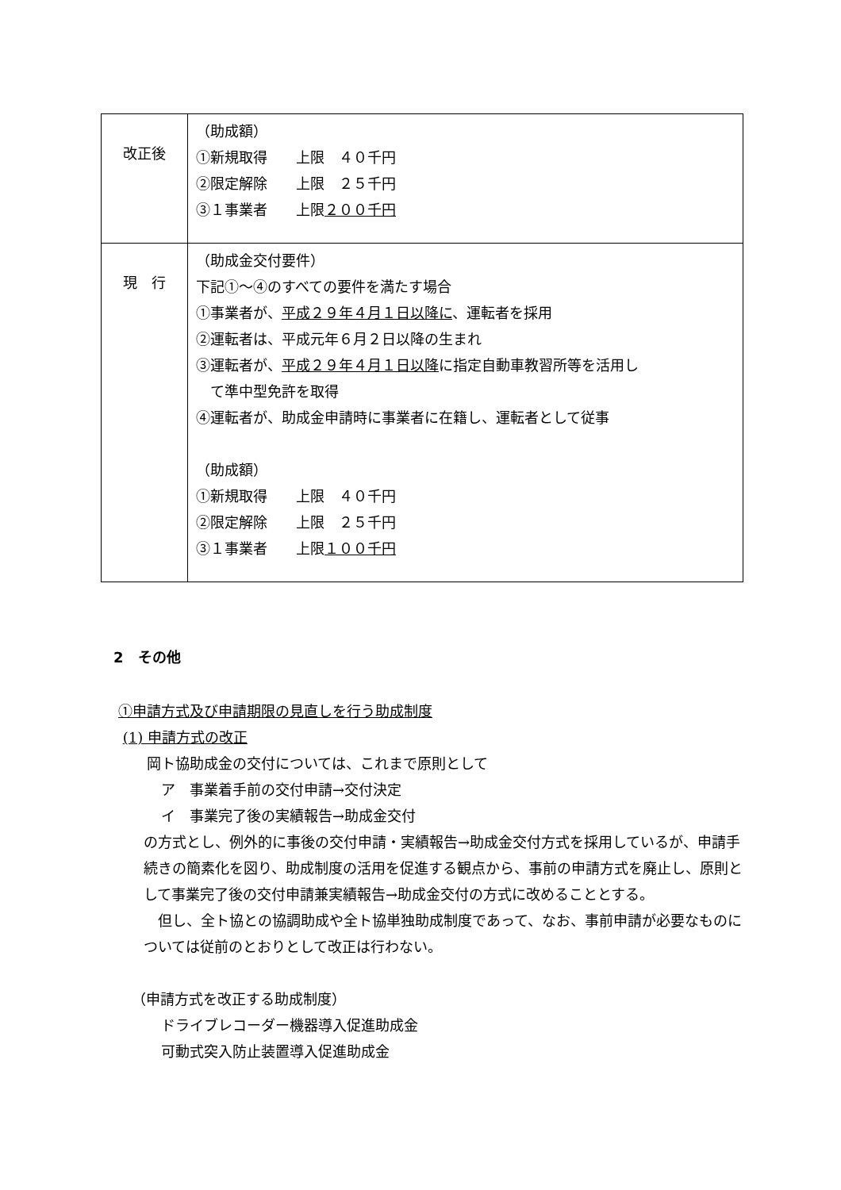| 改正後 | （助成額） ①新規取得 上限 ４０千円 ②限定解除 上限 ２５千円 ③１事業者 上限 ２００千円 |
| 現 行 | （助成金交付要件） 下記①～④のすべての要件を満たす場合 ①事業者が、 平成２９年４月１日以降に 、運転者を採用 ②運転者は、平成元年６月２日以降の生まれ ③運転者が、 平成２９年４月１日以降 に指定自動車教習所等を活用し て準中型免許を取得 ④運転者が、助成金申請時に事業者に在籍し、運転者として従事 （助成額） ①新規取得 上限 ４０千円 ②限定解除 上限 ２５千円 ③１事業者 上限 １００千円 |
2　その他
①申請方式及び申請期限の見直しを行う助成制度
(1) 申請方式の改正
　　岡ト協助成金の交付については、これまで原則として
　　　ア　事業着手前の交付申請→交付決定
　　　イ　事業完了後の実績報告→助成金交付
の方式とし、例外的に事後の交付申請・実績報告→助成金交付方式を採用しているが、申請手続きの簡素化を図り、助成制度の活用を促進する観点から、事前の申請方式を廃止し、原則として事業完了後の交付申請兼実績報告→助成金交付の方式に改めることとする。
　但し、全ト協との協調助成や全ト協単独助成制度であって、なお、事前申請が必要なものについては従前のとおりとして改正は行わない。
（申請方式を改正する助成制度）
　　　ドライブレコーダー機器導入促進助成金
　　　可動式突入防止装置導入促進助成金